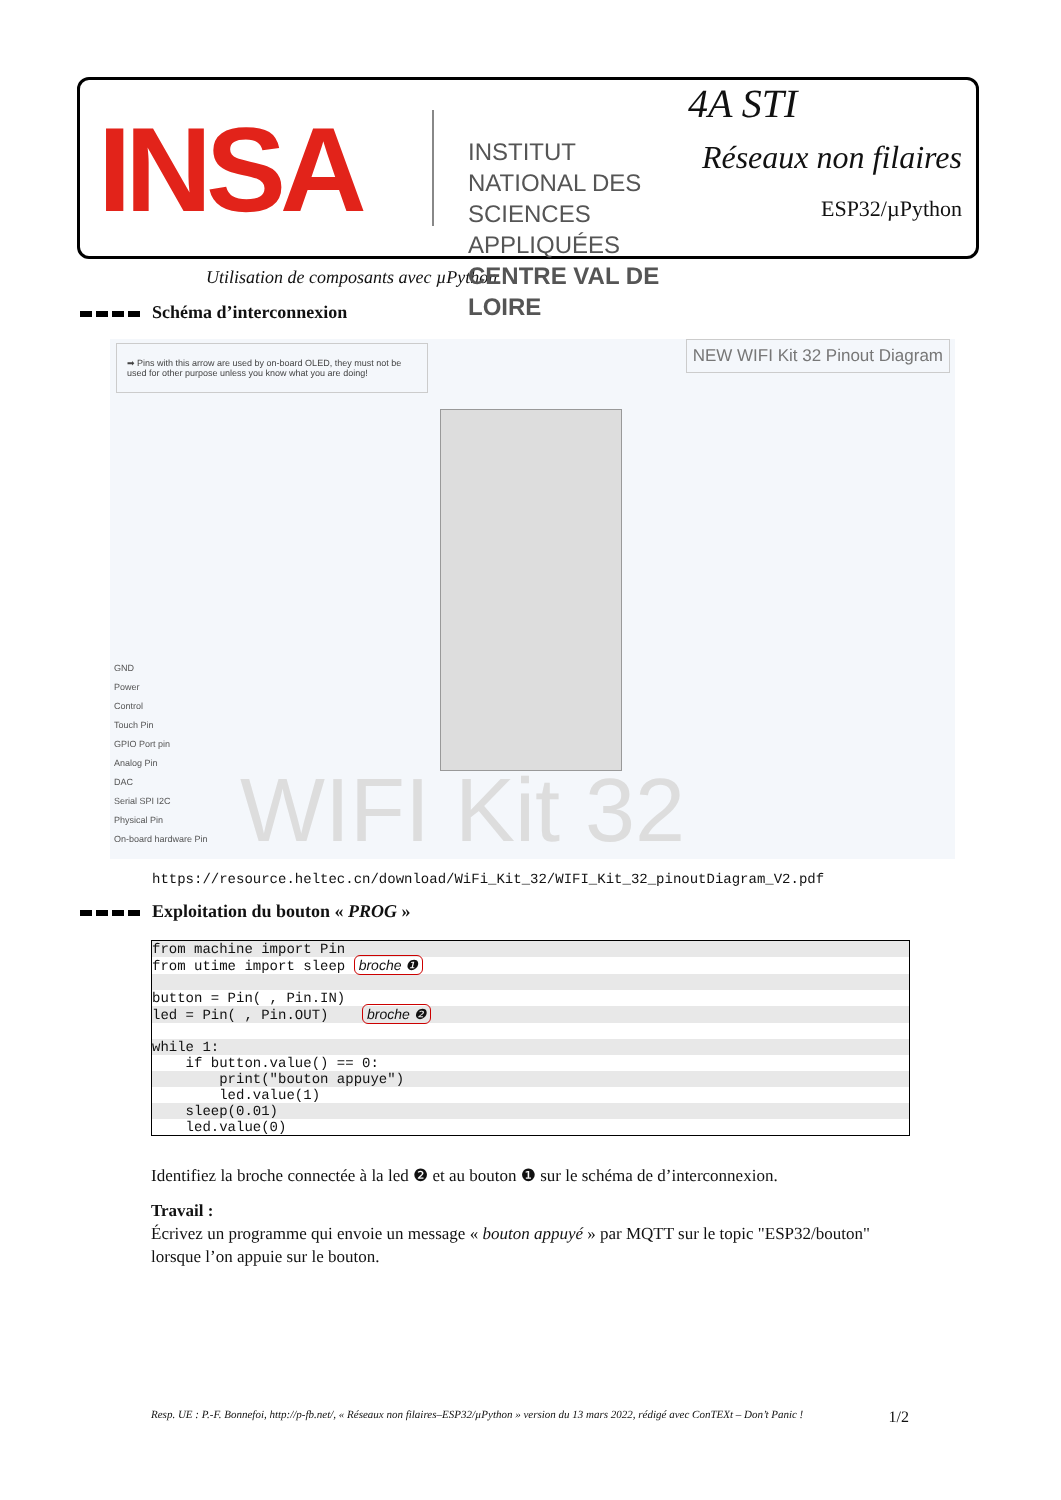INSA
INSTITUT NATIONAL DES SCIENCES APPLIQUÉES CENTRE VAL DE LOIRE
4A STI
Réseaux non filaires
ESP32/µPython
Utilisation de composants avec µPython
Schéma d’interconnexion
➡ Pins with this arrow are used by on-board OLED, they must not be used for other purpose unless you know what you are doing!
NEW WIFI Kit 32 Pinout Diagram
GND
Power
Control
Touch Pin
GPIO Port pin
Analog Pin
DAC
Serial SPI I2C
Physical Pin
On-board hardware Pin
WIFI Kit 32
https://resource.heltec.cn/download/WiFi_Kit_32/WIFI_Kit_32_pinoutDiagram_V2.pdf
Exploitation du bouton « PROG »
from machine import Pin
from utime import sleep broche ❶
button = Pin( , Pin.IN)
led = Pin( , Pin.OUT) broche ❷
while 1:
if button.value() == 0:
print("bouton appuye")
led.value(1)
sleep(0.01)
led.value(0)
Identifiez la broche connectée à la led ❷ et au bouton ❶ sur le schéma de d’interconnexion.
Travail :
Écrivez un programme qui envoie un message « bouton appuyé » par MQTT sur le topic "ESP32/bouton" lorsque l’on appuie sur le bouton.
Resp. UE : P.-F. Bonnefoi, http://p-fb.net/, « Réseaux non filaires–ESP32/µPython » version du 13 mars 2022, rédigé avec ConTEXt – Don’t Panic ! 1/2